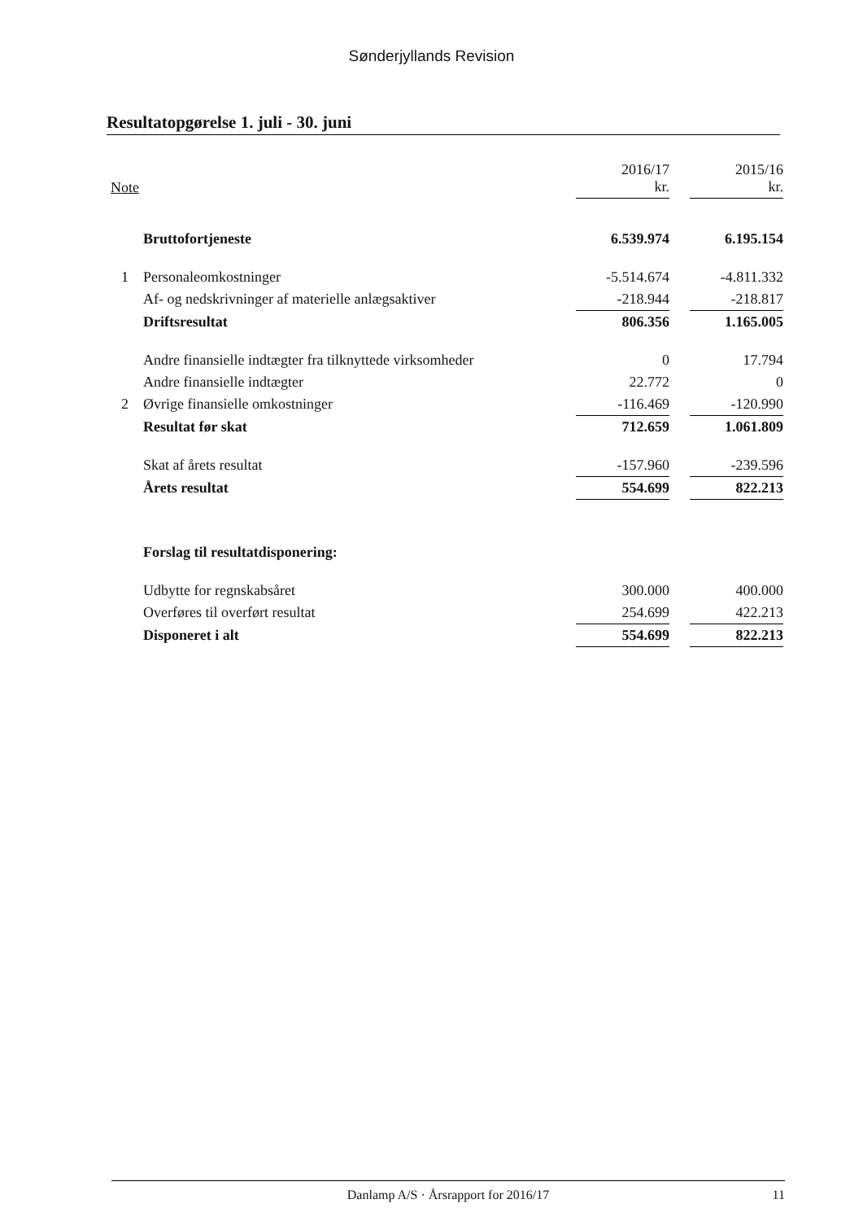Sønderjyllands Revision
Resultatopgørelse 1. juli - 30. juni
| Note | | 2016/17 kr. | | 2015/16 kr. |
| | Bruttofortjeneste | 6.539.974 | | 6.195.154 |
| 1 | Personaleomkostninger | -5.514.674 | | -4.811.332 |
| | Af- og nedskrivninger af materielle anlægsaktiver | -218.944 | | -218.817 |
| | Driftsresultat | 806.356 | | 1.165.005 |
| | Andre finansielle indtægter fra tilknyttede virksomheder | 0 | | 17.794 |
| | Andre finansielle indtægter | 22.772 | | 0 |
| 2 | Øvrige finansielle omkostninger | -116.469 | | -120.990 |
| | Resultat før skat | 712.659 | | 1.061.809 |
| | Skat af årets resultat | -157.960 | | -239.596 |
| | Årets resultat | 554.699 | | 822.213 |
| | Forslag til resultatdisponering: | | | |
| | Udbytte for regnskabsåret | 300.000 | | 400.000 |
| | Overføres til overført resultat | 254.699 | | 422.213 |
| | Disponeret i alt | 554.699 | | 822.213 |
Danlamp A/S · Årsrapport for 2016/17 11